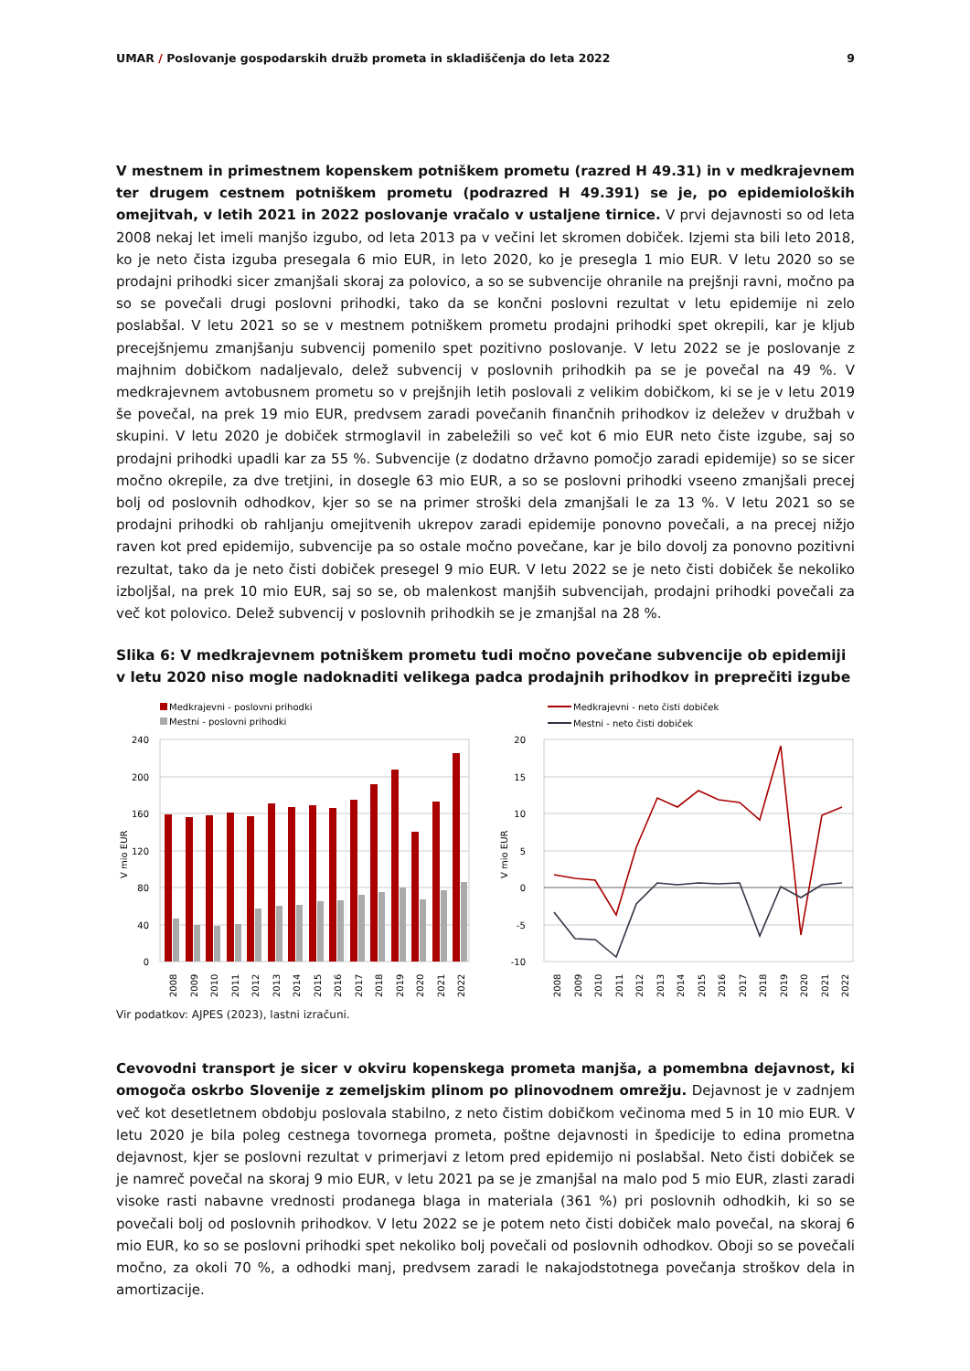UMAR / Poslovanje gospodarskih družb prometa in skladiščenja do leta 2022 9
V mestnem in primestnem kopenskem potniškem prometu (razred H 49.31) in v medkrajevnem ter drugem cestnem potniškem prometu (podrazred H 49.391) se je, po epidemioloških omejitvah, v letih 2021 in 2022 poslovanje vračalo v ustaljene tirnice. V prvi dejavnosti so od leta 2008 nekaj let imeli manjšo izgubo, od leta 2013 pa v večini let skromen dobiček. Izjemi sta bili leto 2018, ko je neto čista izguba presegala 6 mio EUR, in leto 2020, ko je presegla 1 mio EUR. V letu 2020 so se prodajni prihodki sicer zmanjšali skoraj za polovico, a so se subvencije ohranile na prejšnji ravni, močno pa so se povečali drugi poslovni prihodki, tako da se končni poslovni rezultat v letu epidemije ni zelo poslabšal. V letu 2021 so se v mestnem potniškem prometu prodajni prihodki spet okrepili, kar je kljub precejšnjemu zmanjšanju subvencij pomenilo spet pozitivno poslovanje. V letu 2022 se je poslovanje z majhnim dobičkom nadaljevalo, delež subvencij v poslovnih prihodkih pa se je povečal na 49 %. V medkrajevnem avtobusnem prometu so v prejšnjih letih poslovali z velikim dobičkom, ki se je v letu 2019 še povečal, na prek 19 mio EUR, predvsem zaradi povečanih finančnih prihodkov iz deležev v družbah v skupini. V letu 2020 je dobiček strmoglavil in zabeležili so več kot 6 mio EUR neto čiste izgube, saj so prodajni prihodki upadli kar za 55 %. Subvencije (z dodatno državno pomočjo zaradi epidemije) so se sicer močno okrepile, za dve tretjini, in dosegle 63 mio EUR, a so se poslovni prihodki vseeno zmanjšali precej bolj od poslovnih odhodkov, kjer so se na primer stroški dela zmanjšali le za 13 %. V letu 2021 so se prodajni prihodki ob rahljanju omejitvenih ukrepov zaradi epidemije ponovno povečali, a na precej nižjo raven kot pred epidemijo, subvencije pa so ostale močno povečane, kar je bilo dovolj za ponovno pozitivni rezultat, tako da je neto čisti dobiček presegel 9 mio EUR. V letu 2022 se je neto čisti dobiček še nekoliko izboljšal, na prek 10 mio EUR, saj so se, ob malenkost manjših subvencijah, prodajni prihodki povečali za več kot polovico. Delež subvencij v poslovnih prihodkih se je zmanjšal na 28 %.
Slika 6: V medkrajevnem potniškem prometu tudi močno povečane subvencije ob epidemiji v letu 2020 niso mogle nadoknaditi velikega padca prodajnih prihodkov in preprečiti izgube
Medkrajevni - poslovni prihodki
Mestni - poslovni prihodki
240
200
160
120
80
40
0
V mio EUR
2008
2009
2010
2011
2012
2013
2014
2015
2016
2017
2018
2019
2020
2021
2022
Medkrajevni - neto čisti dobiček
Mestni - neto čisti dobiček
20
15
10
5
0
-5
-10
V mio EUR
2008
2009
2010
2011
2012
2013
2014
2015
2016
2017
2018
2019
2020
2021
2022
Vir podatkov: AJPES (2023), lastni izračuni.
Cevovodni transport je sicer v okviru kopenskega prometa manjša, a pomembna dejavnost, ki omogoča oskrbo Slovenije z zemeljskim plinom po plinovodnem omrežju. Dejavnost je v zadnjem več kot desetletnem obdobju poslovala stabilno, z neto čistim dobičkom večinoma med 5 in 10 mio EUR. V letu 2020 je bila poleg cestnega tovornega prometa, poštne dejavnosti in špedicije to edina prometna dejavnost, kjer se poslovni rezultat v primerjavi z letom pred epidemijo ni poslabšal. Neto čisti dobiček se je namreč povečal na skoraj 9 mio EUR, v letu 2021 pa se je zmanjšal na malo pod 5 mio EUR, zlasti zaradi visoke rasti nabavne vrednosti prodanega blaga in materiala (361 %) pri poslovnih odhodkih, ki so se povečali bolj od poslovnih prihodkov. V letu 2022 se je potem neto čisti dobiček malo povečal, na skoraj 6 mio EUR, ko so se poslovni prihodki spet nekoliko bolj povečali od poslovnih odhodkov. Oboji so se povečali močno, za okoli 70 %, a odhodki manj, predvsem zaradi le nakajodstotnega povečanja stroškov dela in amortizacije.